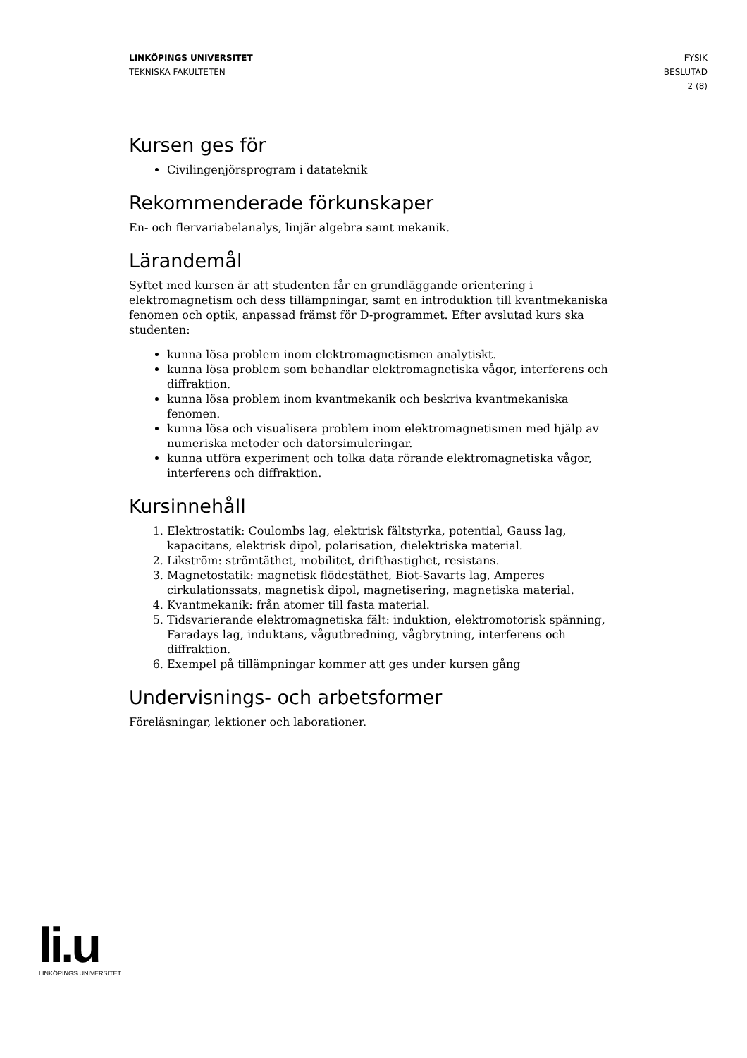LINKÖPINGS UNIVERSITET
TEKNISKA FAKULTETEN
FYSIK
BESLUTAD
2 (8)
Kursen ges för
Civilingenjörsprogram i datateknik
Rekommenderade förkunskaper
En- och flervariabelanalys, linjär algebra samt mekanik.
Lärandemål
Syftet med kursen är att studenten får en grundläggande orientering i elektromagnetism och dess tillämpningar, samt en introduktion till kvantmekaniska fenomen och optik, anpassad främst för D-programmet. Efter avslutad kurs ska studenten:
kunna lösa problem inom elektromagnetismen analytiskt.
kunna lösa problem som behandlar elektromagnetiska vågor, interferens och diffraktion.
kunna lösa problem inom kvantmekanik och beskriva kvantmekaniska fenomen.
kunna lösa och visualisera problem inom elektromagnetismen med hjälp av numeriska metoder och datorsimuleringar.
kunna utföra experiment och tolka data rörande elektromagnetiska vågor, interferens och diffraktion.
Kursinnehåll
1. Elektrostatik: Coulombs lag, elektrisk fältstyrka, potential, Gauss lag, kapacitans, elektrisk dipol, polarisation, dielektriska material.
2. Likström: strömtäthet, mobilitet, drifthastighet, resistans.
3. Magnetostatik: magnetisk flödestäthet, Biot-Savarts lag, Amperes cirkulationssats, magnetisk dipol, magnetisering, magnetiska material.
4. Kvantmekanik: från atomer till fasta material.
5. Tidsvarierande elektromagnetiska fält: induktion, elektromotorisk spänning, Faradays lag, induktans, vågutbredning, vågbrytning, interferens och diffraktion.
6. Exempel på tillämpningar kommer att ges under kursen gång
Undervisnings- och arbetsformer
Föreläsningar, lektioner och laborationer.
li.u
LINKÖPINGS UNIVERSITET